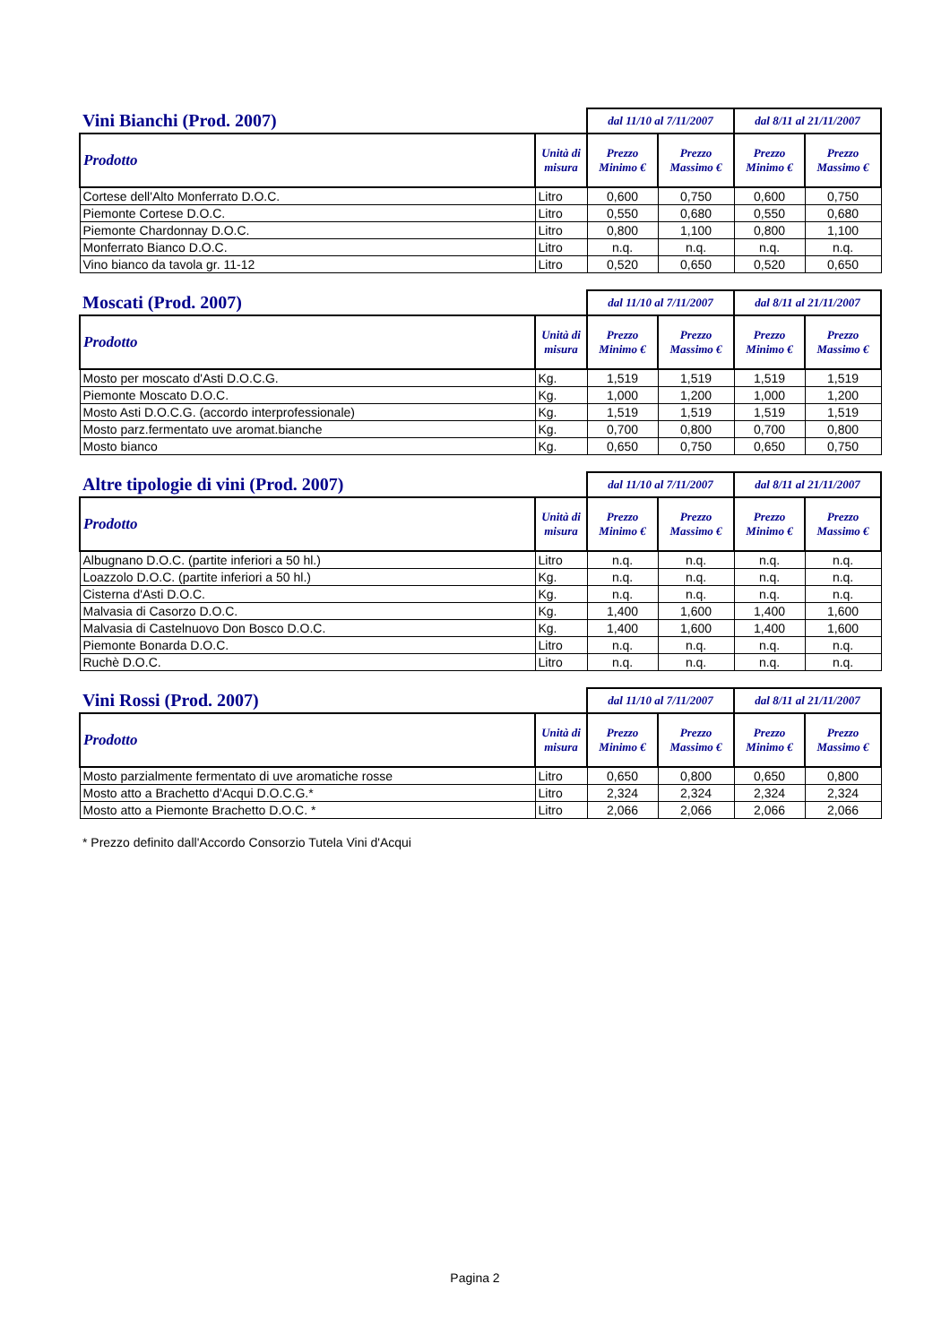| Vini Bianchi (Prod. 2007) | | dal 11/10 al 7/11/2007 | | dal 8/11 al 21/11/2007 | |
| --- | --- | --- | --- | --- | --- |
| Prodotto | Unità di misura | Prezzo Minimo € | Prezzo Massimo € | Prezzo Minimo € | Prezzo Massimo € |
| Cortese dell'Alto Monferrato D.O.C. | Litro | 0,600 | 0,750 | 0,600 | 0,750 |
| Piemonte Cortese D.O.C. | Litro | 0,550 | 0,680 | 0,550 | 0,680 |
| Piemonte Chardonnay D.O.C. | Litro | 0,800 | 1,100 | 0,800 | 1,100 |
| Monferrato Bianco D.O.C. | Litro | n.q. | n.q. | n.q. | n.q. |
| Vino bianco da tavola gr. 11-12 | Litro | 0,520 | 0,650 | 0,520 | 0,650 |
| Moscati (Prod. 2007) | | dal 11/10 al 7/11/2007 | | dal 8/11 al 21/11/2007 | |
| --- | --- | --- | --- | --- | --- |
| Prodotto | Unità di misura | Prezzo Minimo € | Prezzo Massimo € | Prezzo Minimo € | Prezzo Massimo € |
| Mosto per moscato d'Asti D.O.C.G. | Kg. | 1,519 | 1,519 | 1,519 | 1,519 |
| Piemonte Moscato D.O.C. | Kg. | 1,000 | 1,200 | 1,000 | 1,200 |
| Mosto Asti D.O.C.G. (accordo interprofessionale) | Kg. | 1,519 | 1,519 | 1,519 | 1,519 |
| Mosto parz.fermentato uve aromat.bianche | Kg. | 0,700 | 0,800 | 0,700 | 0,800 |
| Mosto bianco | Kg. | 0,650 | 0,750 | 0,650 | 0,750 |
| Altre tipologie di vini (Prod. 2007) | | dal 11/10 al 7/11/2007 | | dal 8/11 al 21/11/2007 | |
| --- | --- | --- | --- | --- | --- |
| Prodotto | Unità di misura | Prezzo Minimo € | Prezzo Massimo € | Prezzo Minimo € | Prezzo Massimo € |
| Albugnano D.O.C. (partite inferiori a 50 hl.) | Litro | n.q. | n.q. | n.q. | n.q. |
| Loazzolo D.O.C. (partite inferiori a 50 hl.) | Kg. | n.q. | n.q. | n.q. | n.q. |
| Cisterna d'Asti D.O.C. | Kg. | n.q. | n.q. | n.q. | n.q. |
| Malvasia di Casorzo D.O.C. | Kg. | 1,400 | 1,600 | 1,400 | 1,600 |
| Malvasia di Castelnuovo Don Bosco D.O.C. | Kg. | 1,400 | 1,600 | 1,400 | 1,600 |
| Piemonte Bonarda D.O.C. | Litro | n.q. | n.q. | n.q. | n.q. |
| Ruchè D.O.C. | Litro | n.q. | n.q. | n.q. | n.q. |
| Vini Rossi (Prod. 2007) | | dal 11/10 al 7/11/2007 | | dal 8/11 al 21/11/2007 | |
| --- | --- | --- | --- | --- | --- |
| Prodotto | Unità di misura | Prezzo Minimo € | Prezzo Massimo € | Prezzo Minimo € | Prezzo Massimo € |
| Mosto parzialmente fermentato di uve aromatiche rosse | Litro | 0,650 | 0,800 | 0,650 | 0,800 |
| Mosto atto a Brachetto d'Acqui D.O.C.G.* | Litro | 2,324 | 2,324 | 2,324 | 2,324 |
| Mosto atto a Piemonte Brachetto D.O.C. * | Litro | 2,066 | 2,066 | 2,066 | 2,066 |
* Prezzo definito dall'Accordo Consorzio Tutela Vini d'Acqui
Pagina 2